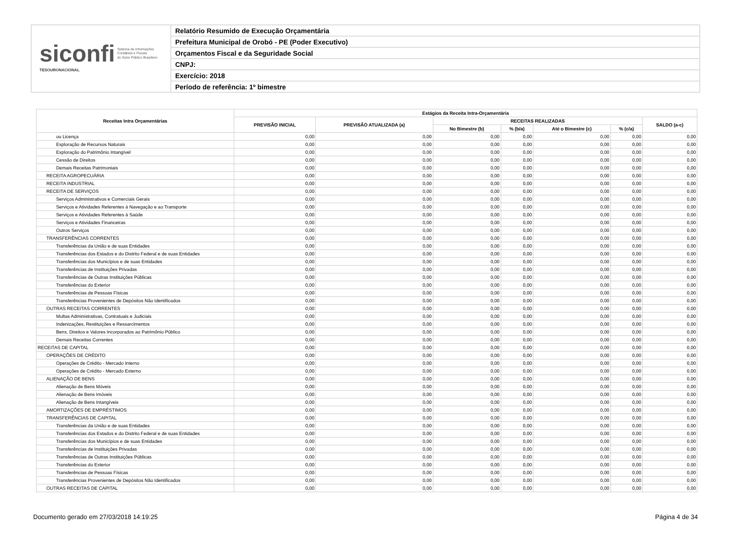siconfi Sistema de Informações
Contábeis e Fiscais
do Setor Público Brasileiro
TESOURONACIONAL
Relatório Resumido de Execução Orçamentária
Prefeitura Municipal de Orobó - PE (Poder Executivo)
Orçamentos Fiscal e da Seguridade Social
CNPJ:
Exercício: 2018
Período de referência: 1º bimestre
| Receitas Intra Orçamentárias | Estágios da Receita Intra-Orçamentária | | | | | | |
| --- | --- | --- | --- | --- | --- | --- | --- |
| | PREVISÃO INICIAL | PREVISÃO ATUALIZADA (a) | RECEITAS REALIZADAS | | | | SALDO (a-c) |
| | | | No Bimestre (b) | % (b/a) | Até o Bimestre (c) | % (c/a) | |
| ou Licença | 0,00 | 0,00 | 0,00 | 0,00 | 0,00 | 0,00 | 0,00 |
| Exploração de Recursos Naturais | 0,00 | 0,00 | 0,00 | 0,00 | 0,00 | 0,00 | 0,00 |
| Exploração do Patrimônio Intangível | 0,00 | 0,00 | 0,00 | 0,00 | 0,00 | 0,00 | 0,00 |
| Cessão de Direitos | 0,00 | 0,00 | 0,00 | 0,00 | 0,00 | 0,00 | 0,00 |
| Demais Receitas Patrimoniais | 0,00 | 0,00 | 0,00 | 0,00 | 0,00 | 0,00 | 0,00 |
| RECEITA AGROPECUÁRIA | 0,00 | 0,00 | 0,00 | 0,00 | 0,00 | 0,00 | 0,00 |
| RECEITA INDUSTRIAL | 0,00 | 0,00 | 0,00 | 0,00 | 0,00 | 0,00 | 0,00 |
| RECEITA DE SERVIÇOS | 0,00 | 0,00 | 0,00 | 0,00 | 0,00 | 0,00 | 0,00 |
| Serviços Administrativos e Comerciais Gerais | 0,00 | 0,00 | 0,00 | 0,00 | 0,00 | 0,00 | 0,00 |
| Serviços e Atividades Referentes à Navegação e ao Transporte | 0,00 | 0,00 | 0,00 | 0,00 | 0,00 | 0,00 | 0,00 |
| Serviços e Atividades Referentes à Saúde | 0,00 | 0,00 | 0,00 | 0,00 | 0,00 | 0,00 | 0,00 |
| Serviços e Atividades Financeiras | 0,00 | 0,00 | 0,00 | 0,00 | 0,00 | 0,00 | 0,00 |
| Outros Serviços | 0,00 | 0,00 | 0,00 | 0,00 | 0,00 | 0,00 | 0,00 |
| TRANSFERÊNCIAS CORRENTES | 0,00 | 0,00 | 0,00 | 0,00 | 0,00 | 0,00 | 0,00 |
| Transferências da União e de suas Entidades | 0,00 | 0,00 | 0,00 | 0,00 | 0,00 | 0,00 | 0,00 |
| Transferências dos Estados e do Distrito Federal e de suas Entidades | 0,00 | 0,00 | 0,00 | 0,00 | 0,00 | 0,00 | 0,00 |
| Transferências dos Municípios e de suas Entidades | 0,00 | 0,00 | 0,00 | 0,00 | 0,00 | 0,00 | 0,00 |
| Transferências de Instituições Privadas | 0,00 | 0,00 | 0,00 | 0,00 | 0,00 | 0,00 | 0,00 |
| Transferências de Outras Instituições Públicas | 0,00 | 0,00 | 0,00 | 0,00 | 0,00 | 0,00 | 0,00 |
| Transferências do Exterior | 0,00 | 0,00 | 0,00 | 0,00 | 0,00 | 0,00 | 0,00 |
| Transferências de Pessoas Físicas | 0,00 | 0,00 | 0,00 | 0,00 | 0,00 | 0,00 | 0,00 |
| Transferências Provenientes de Depósitos Não Identificados | 0,00 | 0,00 | 0,00 | 0,00 | 0,00 | 0,00 | 0,00 |
| OUTRAS RECEITAS CORRENTES | 0,00 | 0,00 | 0,00 | 0,00 | 0,00 | 0,00 | 0,00 |
| Multas Administrativas, Contratuais e Judiciais | 0,00 | 0,00 | 0,00 | 0,00 | 0,00 | 0,00 | 0,00 |
| Indenizações, Restituições e Ressarcimentos | 0,00 | 0,00 | 0,00 | 0,00 | 0,00 | 0,00 | 0,00 |
| Bens, Direitos e Valores Incorporados ao Patrimônio Público | 0,00 | 0,00 | 0,00 | 0,00 | 0,00 | 0,00 | 0,00 |
| Demais Receitas Correntes | 0,00 | 0,00 | 0,00 | 0,00 | 0,00 | 0,00 | 0,00 |
| RECEITAS DE CAPITAL | 0,00 | 0,00 | 0,00 | 0,00 | 0,00 | 0,00 | 0,00 |
| OPERAÇÕES DE CRÉDITO | 0,00 | 0,00 | 0,00 | 0,00 | 0,00 | 0,00 | 0,00 |
| Operações de Crédito - Mercado Interno | 0,00 | 0,00 | 0,00 | 0,00 | 0,00 | 0,00 | 0,00 |
| Operações de Crédito - Mercado Externo | 0,00 | 0,00 | 0,00 | 0,00 | 0,00 | 0,00 | 0,00 |
| ALIENAÇÃO DE BENS | 0,00 | 0,00 | 0,00 | 0,00 | 0,00 | 0,00 | 0,00 |
| Alienação de Bens Móveis | 0,00 | 0,00 | 0,00 | 0,00 | 0,00 | 0,00 | 0,00 |
| Alienação de Bens Imóveis | 0,00 | 0,00 | 0,00 | 0,00 | 0,00 | 0,00 | 0,00 |
| Alienação de Bens Intangíveis | 0,00 | 0,00 | 0,00 | 0,00 | 0,00 | 0,00 | 0,00 |
| AMORTIZAÇÕES DE EMPRÉSTIMOS | 0,00 | 0,00 | 0,00 | 0,00 | 0,00 | 0,00 | 0,00 |
| TRANSFERÊNCIAS DE CAPITAL | 0,00 | 0,00 | 0,00 | 0,00 | 0,00 | 0,00 | 0,00 |
| Transferências da União e de suas Entidades | 0,00 | 0,00 | 0,00 | 0,00 | 0,00 | 0,00 | 0,00 |
| Transferências dos Estados e do Distrito Federal e de suas Entidades | 0,00 | 0,00 | 0,00 | 0,00 | 0,00 | 0,00 | 0,00 |
| Transferências dos Municípios e de suas Entidades | 0,00 | 0,00 | 0,00 | 0,00 | 0,00 | 0,00 | 0,00 |
| Transferências de Instituições Privadas | 0,00 | 0,00 | 0,00 | 0,00 | 0,00 | 0,00 | 0,00 |
| Transferências de Outras Instituições Públicas | 0,00 | 0,00 | 0,00 | 0,00 | 0,00 | 0,00 | 0,00 |
| Transferências do Exterior | 0,00 | 0,00 | 0,00 | 0,00 | 0,00 | 0,00 | 0,00 |
| Transferências de Pessoas Físicas | 0,00 | 0,00 | 0,00 | 0,00 | 0,00 | 0,00 | 0,00 |
| Transferências Provenientes de Depósitos Não Identificados | 0,00 | 0,00 | 0,00 | 0,00 | 0,00 | 0,00 | 0,00 |
| OUTRAS RECEITAS DE CAPITAL | 0,00 | 0,00 | 0,00 | 0,00 | 0,00 | 0,00 | 0,00 |
Documento gerado em 27/03/2018 14:19:25 Página 4 de 34